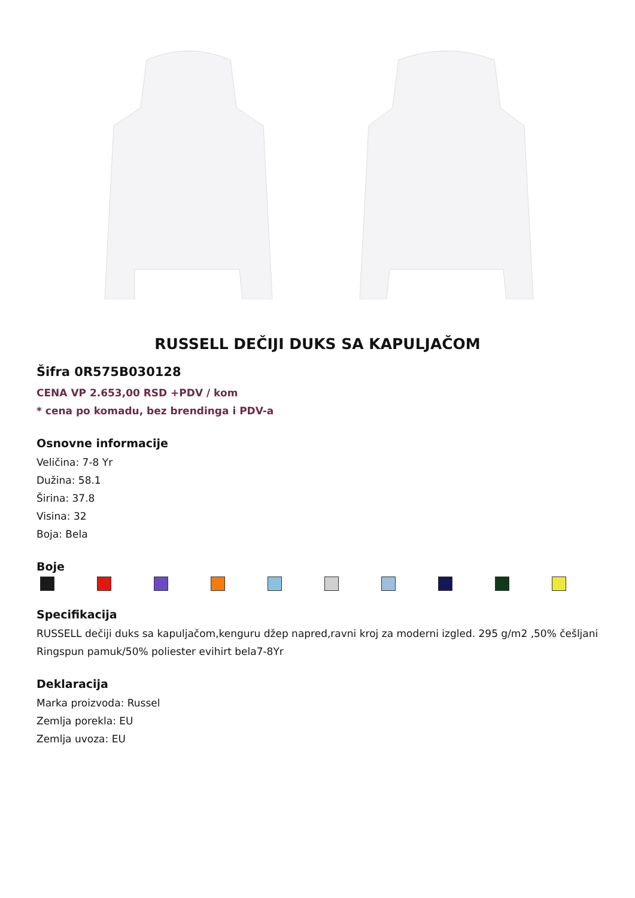RUSSELL DEČIJI DUKS SA KAPULJAČOM
Šifra 0R575B030128
CENA VP 2.653,00 RSD +PDV / kom
* cena po komadu, bez brendinga i PDV-a
Osnovne informacije
Veličina: 7-8 Yr
Dužina: 58.1
Širina: 37.8
Visina: 32
Boja: Bela
Boje
Specifikacija
RUSSELL dečiji duks sa kapuljačom,kenguru džep napred,ravni kroj za moderni izgled. 295 g/m2 ,50% češljani Ringspun pamuk/50% poliester evihirt bela7-8Yr
Deklaracija
Marka proizvoda: Russel
Zemlja porekla: EU
Zemlja uvoza: EU